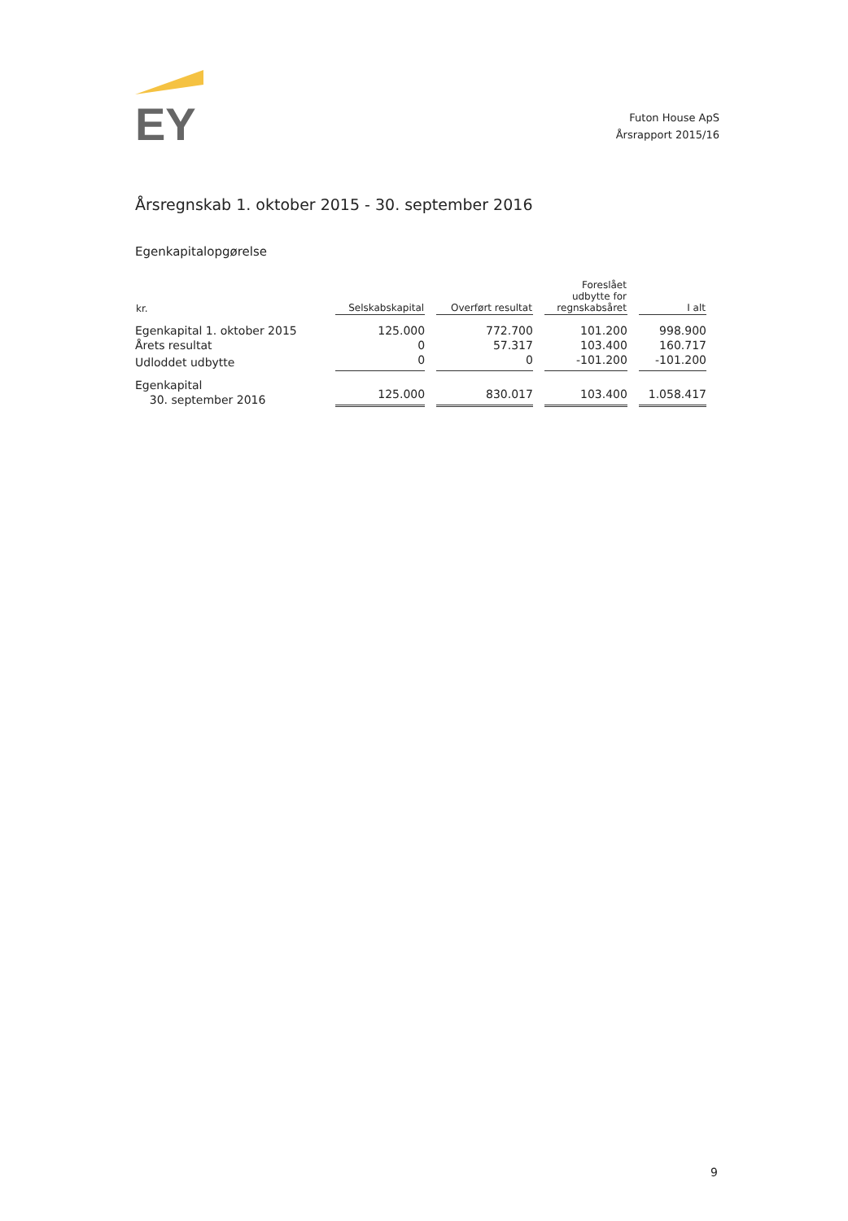EY
Futon House ApS
Årsrapport 2015/16
Årsregnskab 1. oktober 2015 - 30. september 2016
Egenkapitalopgørelse
| kr. | Selskabskapital | Overført resultat | Foreslået udbytte for regnskabsåret | I alt |
| --- | --- | --- | --- | --- |
| Egenkapital 1. oktober 2015 | 125.000 | 772.700 | 101.200 | 998.900 |
| Årets resultat | 0 | 57.317 | 103.400 | 160.717 |
| Udloddet udbytte | 0 | 0 | -101.200 | -101.200 |
| Egenkapital 30. september 2016 | 125.000 | 830.017 | 103.400 | 1.058.417 |
9